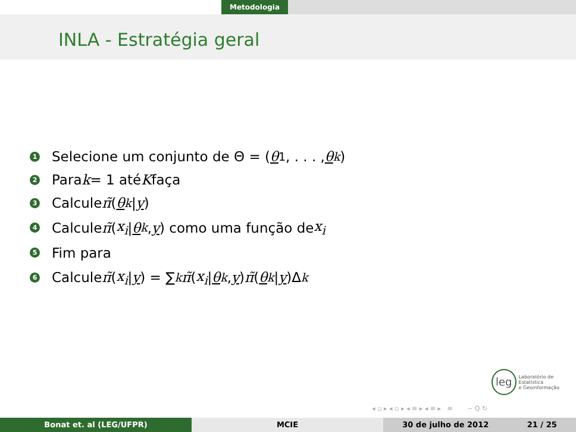Metodologia
INLA - Estratégia geral
1 Selecione um conjunto de Θ = (θ<sub>1</sub>, . . . , θ<sub>k</sub>)
2 Para k = 1 até K faça
3 Calcule π̃ (θ<sub>k</sub> | y)
4 Calcule π̃ (x<sub>i</sub> | θ<sub>k</sub>, y) como uma função de x<sub>i</sub>
5 Fim para
6 Calcule π̃ (x<sub>i</sub> | y) = ∑<sub>k</sub> π̃ (x<sub>i</sub> | θ<sub>k</sub>, y) π̃ (θ<sub>k</sub> | y)Δ<sub>k</sub>
leg
Laboratório de Estatística
e Geoinformação
◂ ▫ ▸ ◂ ▫ ▸ ◂ ≡ ▸ ◂ ≡ ▸ ≡ ∽ Q ↻
Bonat et. al (LEG/UFPR) MCIE 30 de julho de 2012 21 / 25